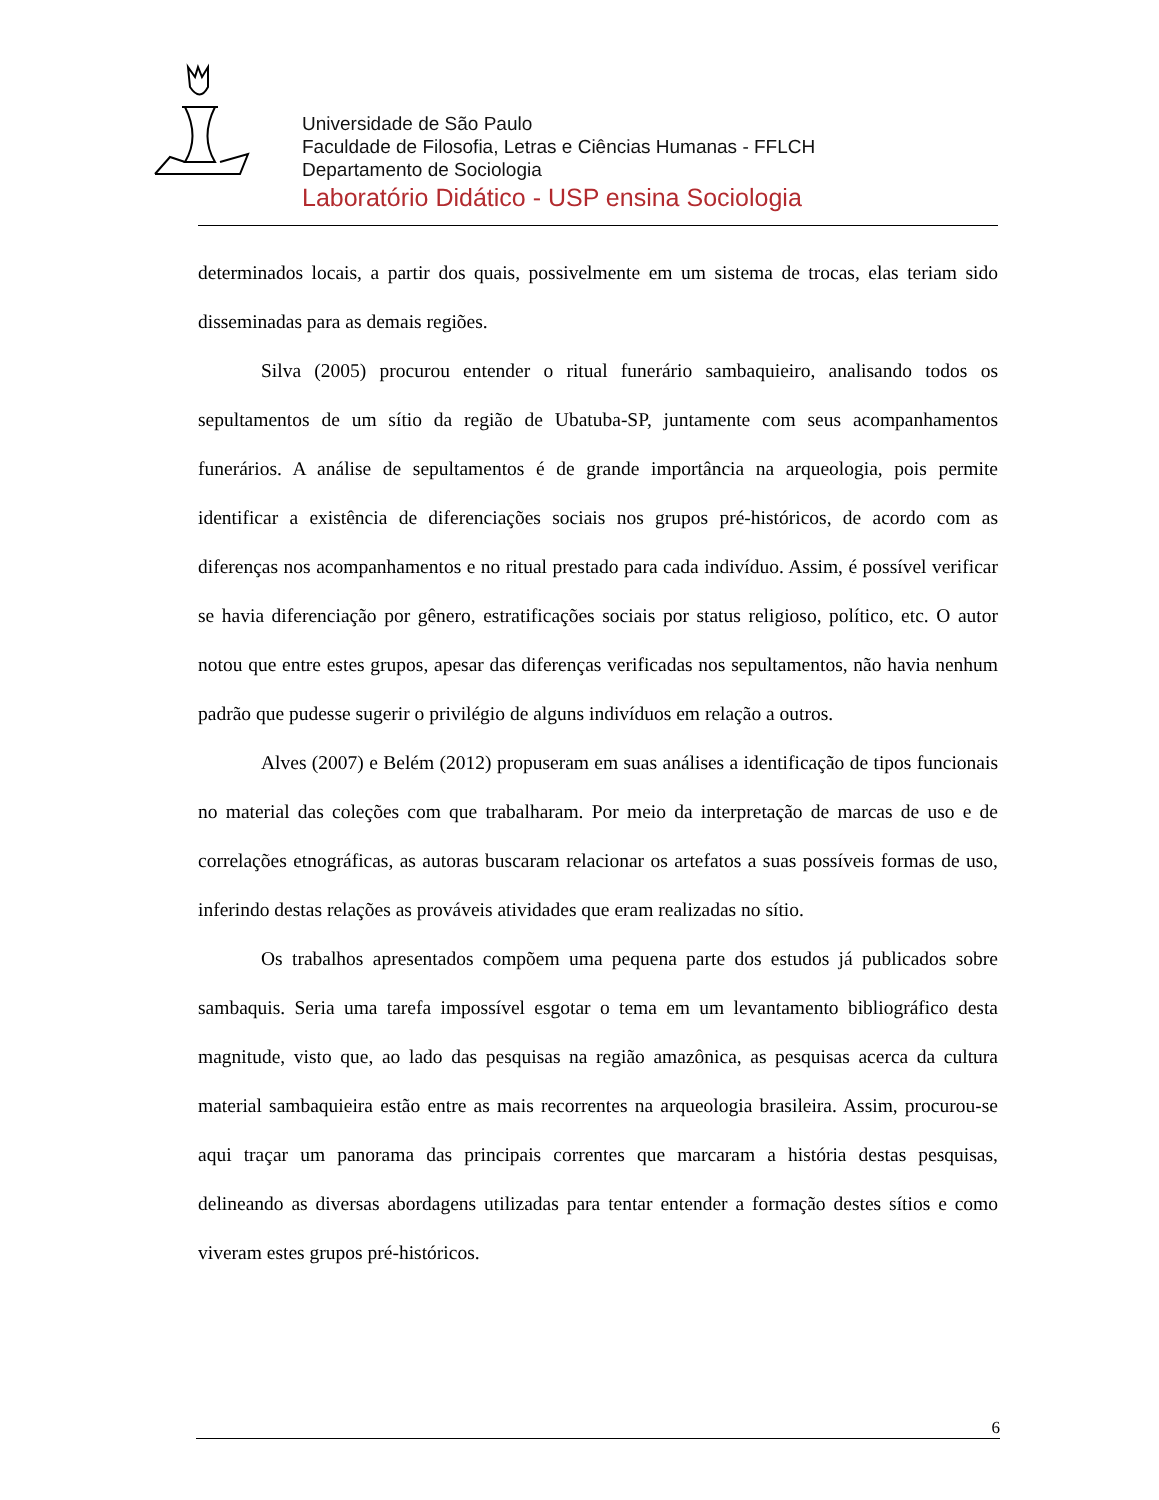Universidade de São Paulo
Faculdade de Filosofia, Letras e Ciências Humanas - FFLCH
Departamento de Sociologia
Laboratório Didático - USP ensina Sociologia
determinados locais, a partir dos quais, possivelmente em um sistema de trocas, elas teriam sido disseminadas para as demais regiões.
Silva (2005) procurou entender o ritual funerário sambaquieiro, analisando todos os sepultamentos de um sítio da região de Ubatuba-SP, juntamente com seus acompanhamentos funerários. A análise de sepultamentos é de grande importância na arqueologia, pois permite identificar a existência de diferenciações sociais nos grupos pré-históricos, de acordo com as diferenças nos acompanhamentos e no ritual prestado para cada indivíduo. Assim, é possível verificar se havia diferenciação por gênero, estratificações sociais por status religioso, político, etc. O autor notou que entre estes grupos, apesar das diferenças verificadas nos sepultamentos, não havia nenhum padrão que pudesse sugerir o privilégio de alguns indivíduos em relação a outros.
Alves (2007) e Belém (2012) propuseram em suas análises a identificação de tipos funcionais no material das coleções com que trabalharam. Por meio da interpretação de marcas de uso e de correlações etnográficas, as autoras buscaram relacionar os artefatos a suas possíveis formas de uso, inferindo destas relações as prováveis atividades que eram realizadas no sítio.
Os trabalhos apresentados compõem uma pequena parte dos estudos já publicados sobre sambaquis. Seria uma tarefa impossível esgotar o tema em um levantamento bibliográfico desta magnitude, visto que, ao lado das pesquisas na região amazônica, as pesquisas acerca da cultura material sambaquieira estão entre as mais recorrentes na arqueologia brasileira. Assim, procurou-se aqui traçar um panorama das principais correntes que marcaram a história destas pesquisas, delineando as diversas abordagens utilizadas para tentar entender a formação destes sítios e como viveram estes grupos pré-históricos.
6